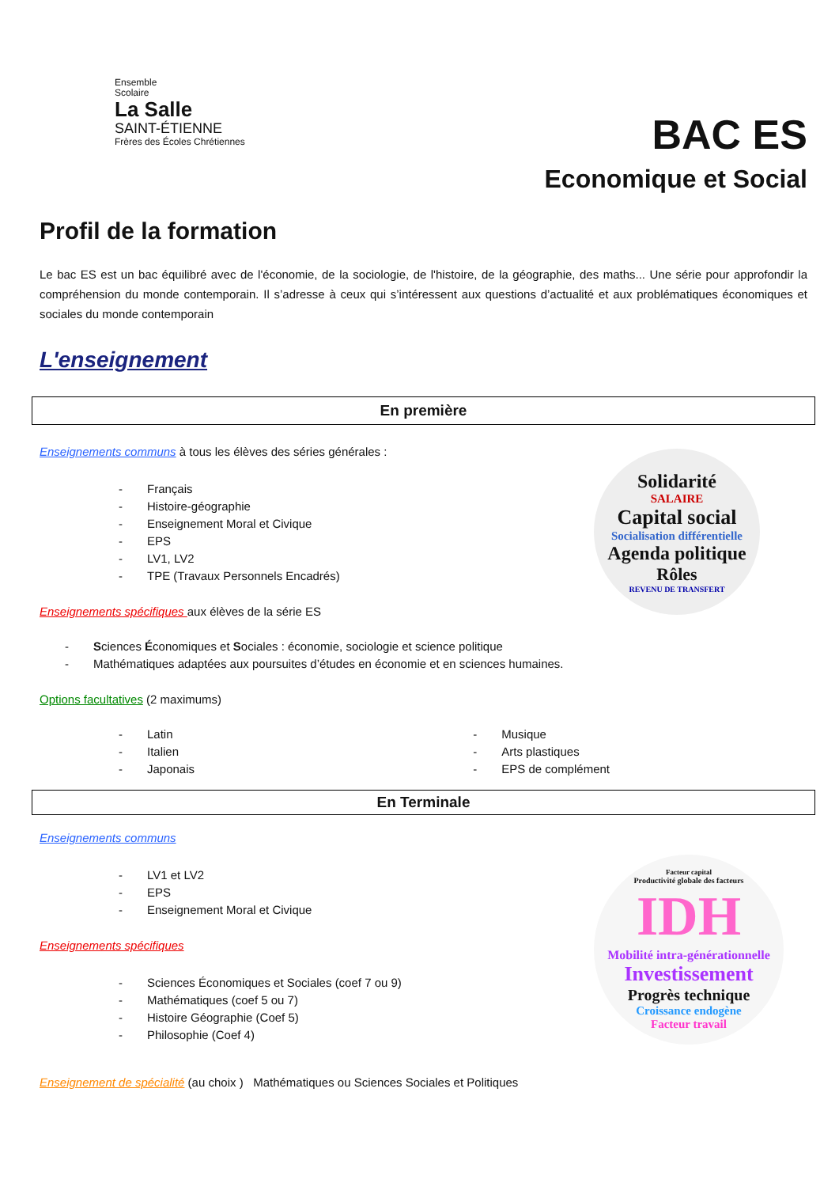Ensemble
Scolaire
La Salle
SAINT-ÉTIENNE
Frères des Écoles Chrétiennes
BAC ES
Economique et Social
Profil de la formation
Le bac ES est un bac équilibré avec de l'économie, de la sociologie, de l'histoire, de la géographie, des maths... Une série pour approfondir la compréhension du monde contemporain. Il s’adresse à ceux qui s’intéressent aux questions d’actualité et aux problématiques économiques et sociales du monde contemporain
L'enseignement
En première
Enseignements communs à tous les élèves des séries générales :
- Français
- Histoire-géographie
- Enseignement Moral et Civique
- EPS
- LV1, LV2
- TPE (Travaux Personnels Encadrés)
Enseignements spécifiques aux élèves de la série ES
Solidarité
SALAIRE
Capital social
Socialisation différentielle
Agenda politique
Rôles
REVENU DE TRANSFERT
- Sciences Économiques et Sociales : économie, sociologie et science politique
- Mathématiques adaptées aux poursuites d’études en économie et en sciences humaines.
Options facultatives (2 maximums)
- Latin
- Italien
- Japonais
- Musique
- Arts plastiques
- EPS de complément
En Terminale
Enseignements communs
- LV1 et LV2
- EPS
- Enseignement Moral et Civique
Enseignements spécifiques
- Sciences Économiques et Sociales (coef 7 ou 9)
- Mathématiques (coef 5 ou 7)
- Histoire Géographie (Coef 5)
- Philosophie (Coef 4)
Facteur capital
Productivité globale des facteurs
IDH
Mobilité intra-générationnelle
Investissement
Progrès technique
Croissance endogène
Facteur travail
Enseignement de spécialité (au choix ) Mathématiques ou Sciences Sociales et Politiques